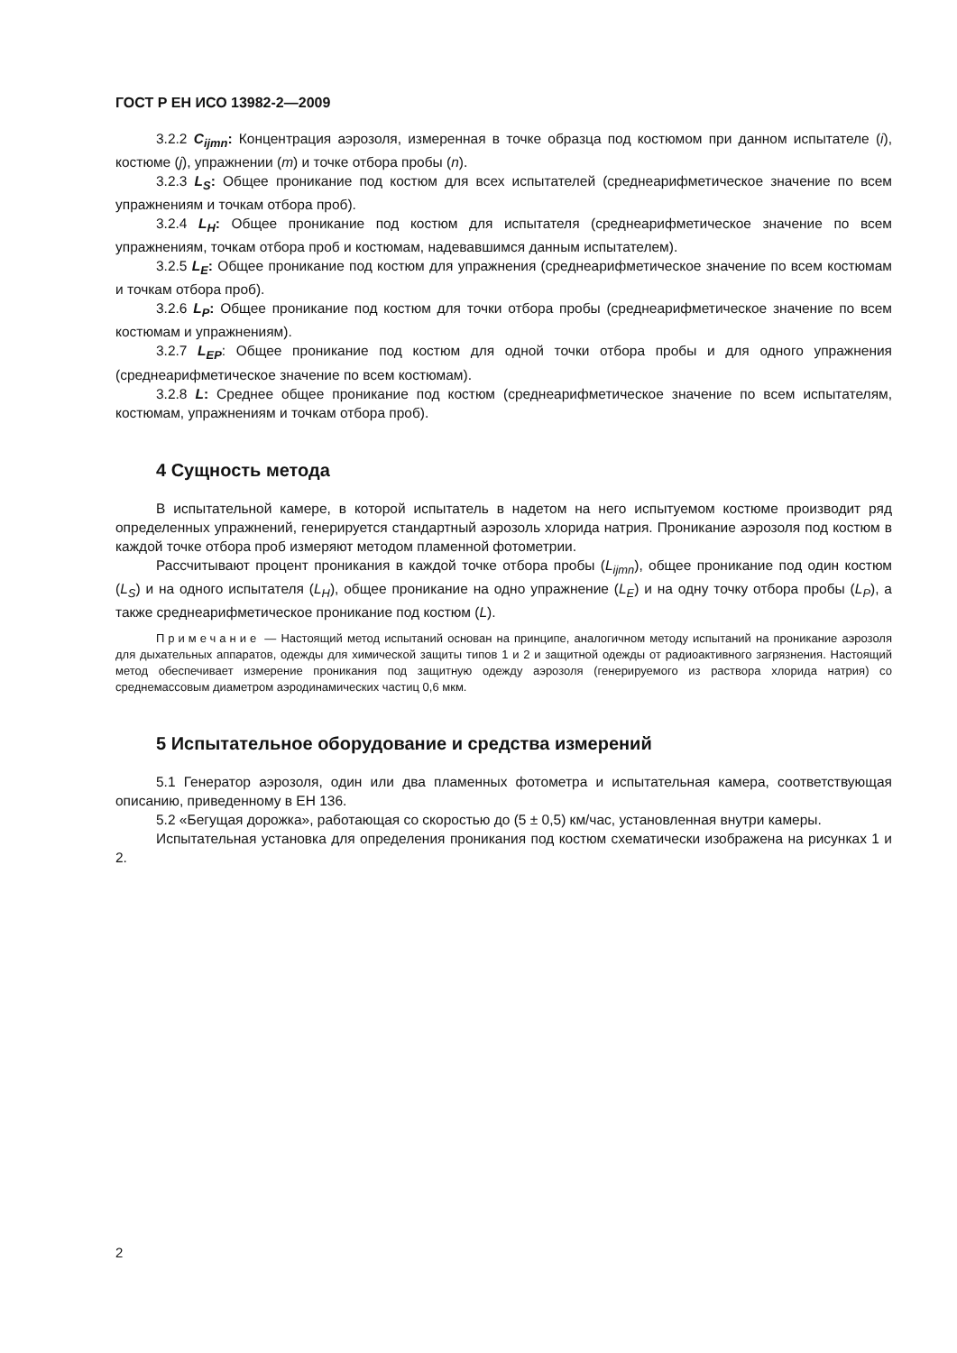ГОСТ Р ЕН ИСО 13982-2—2009
3.2.2 C<sub>ijmn</sub>: Концентрация аэрозоля, измеренная в точке образца под костюмом при данном испытателе (i), костюме (j), упражнении (m) и точке отбора пробы (n).
3.2.3 L<sub>S</sub>: Общее проникание под костюм для всех испытателей (среднеарифметическое значение по всем упражнениям и точкам отбора проб).
3.2.4 L<sub>H</sub>: Общее проникание под костюм для испытателя (среднеарифметическое значение по всем упражнениям, точкам отбора проб и костюмам, надевавшимся данным испытателем).
3.2.5 L<sub>E</sub>: Общее проникание под костюм для упражнения (среднеарифметическое значение по всем костюмам и точкам отбора проб).
3.2.6 L<sub>P</sub>: Общее проникание под костюм для точки отбора пробы (среднеарифметическое значение по всем костюмам и упражнениям).
3.2.7 L<sub>EP</sub>: Общее проникание под костюм для одной точки отбора пробы и для одного упражнения (среднеарифметическое значение по всем костюмам).
3.2.8 L: Среднее общее проникание под костюм (среднеарифметическое значение по всем испытателям, костюмам, упражнениям и точкам отбора проб).
4 Сущность метода
В испытательной камере, в которой испытатель в надетом на него испытуемом костюме производит ряд определенных упражнений, генерируется стандартный аэрозоль хлорида натрия. Проникание аэрозоля под костюм в каждой точке отбора проб измеряют методом пламенной фотометрии.
Рассчитывают процент проникания в каждой точке отбора пробы (L<sub>ijmn</sub>), общее проникание под один костюм (L<sub>S</sub>) и на одного испытателя (L<sub>H</sub>), общее проникание на одно упражнение (L<sub>E</sub>) и на одну точку отбора пробы (L<sub>P</sub>), а также среднеарифметическое проникание под костюм (L).
Примечание — Настоящий метод испытаний основан на принципе, аналогичном методу испытаний на проникание аэрозоля для дыхательных аппаратов, одежды для химической защиты типов 1 и 2 и защитной одежды от радиоактивного загрязнения. Настоящий метод обеспечивает измерение проникания под защитную одежду аэрозоля (генерируемого из раствора хлорида натрия) со среднемассовым диаметром аэродинамических частиц 0,6 мкм.
5 Испытательное оборудование и средства измерений
5.1 Генератор аэрозоля, один или два пламенных фотометра и испытательная камера, соответствующая описанию, приведенному в ЕН 136.
5.2 «Бегущая дорожка», работающая со скоростью до (5 ± 0,5) км/час, установленная внутри камеры.
Испытательная установка для определения проникания под костюм схематически изображена на рисунках 1 и 2.
2